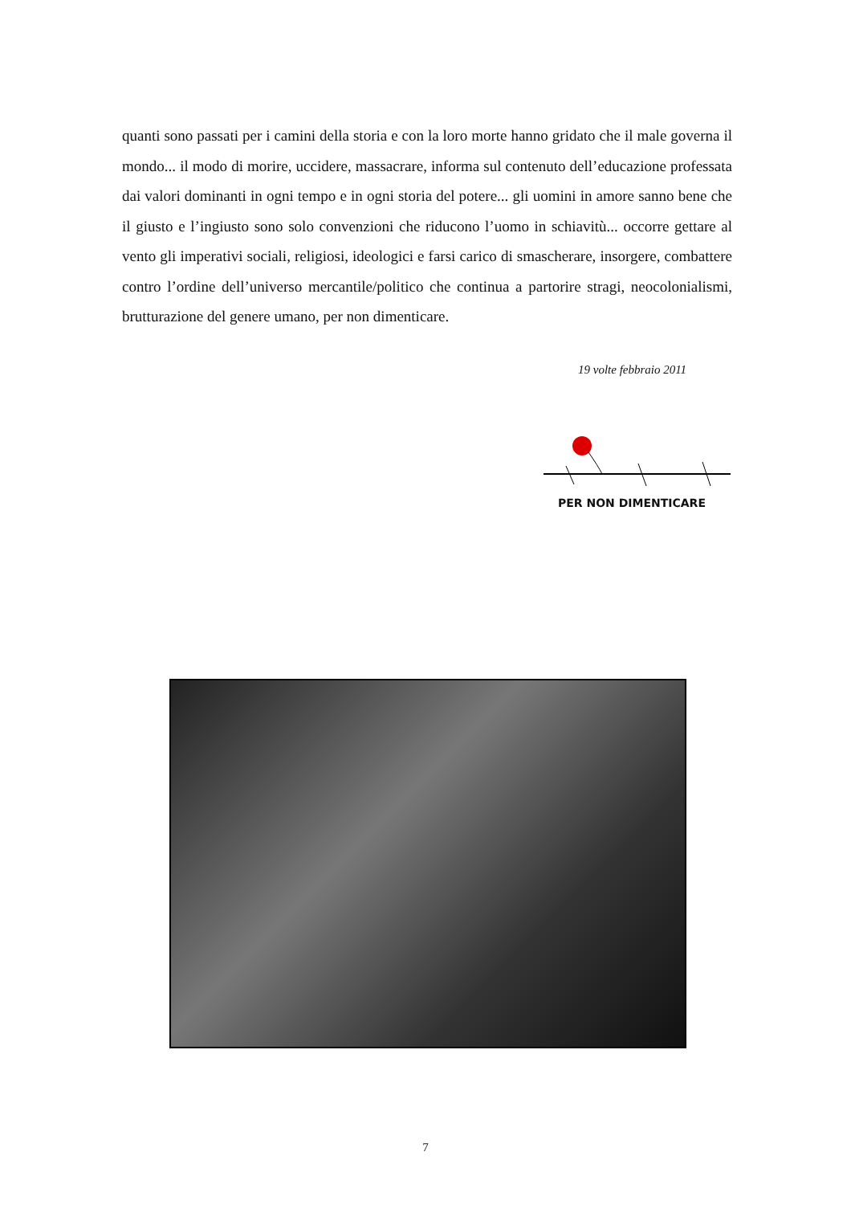quanti sono passati per i camini della storia e con la loro morte hanno gridato che il male governa il mondo... il modo di morire, uccidere, massacrare, informa sul contenuto dell’educazione professata dai valori dominanti in ogni tempo e in ogni storia del potere... gli uomini in amore sanno bene che il giusto e l’ingiusto sono solo convenzioni che riducono l’uomo in schiavitù... occorre gettare al vento gli imperativi sociali, religiosi, ideologici e farsi carico di smascherare, insorgere, combattere contro l’ordine dell’universo mercantile/politico che continua a partorire stragi, neocolonialismi, brutturazione del genere umano, per non dimenticare.
19 volte febbraio 2011
PER NON DIMENTICARE
7